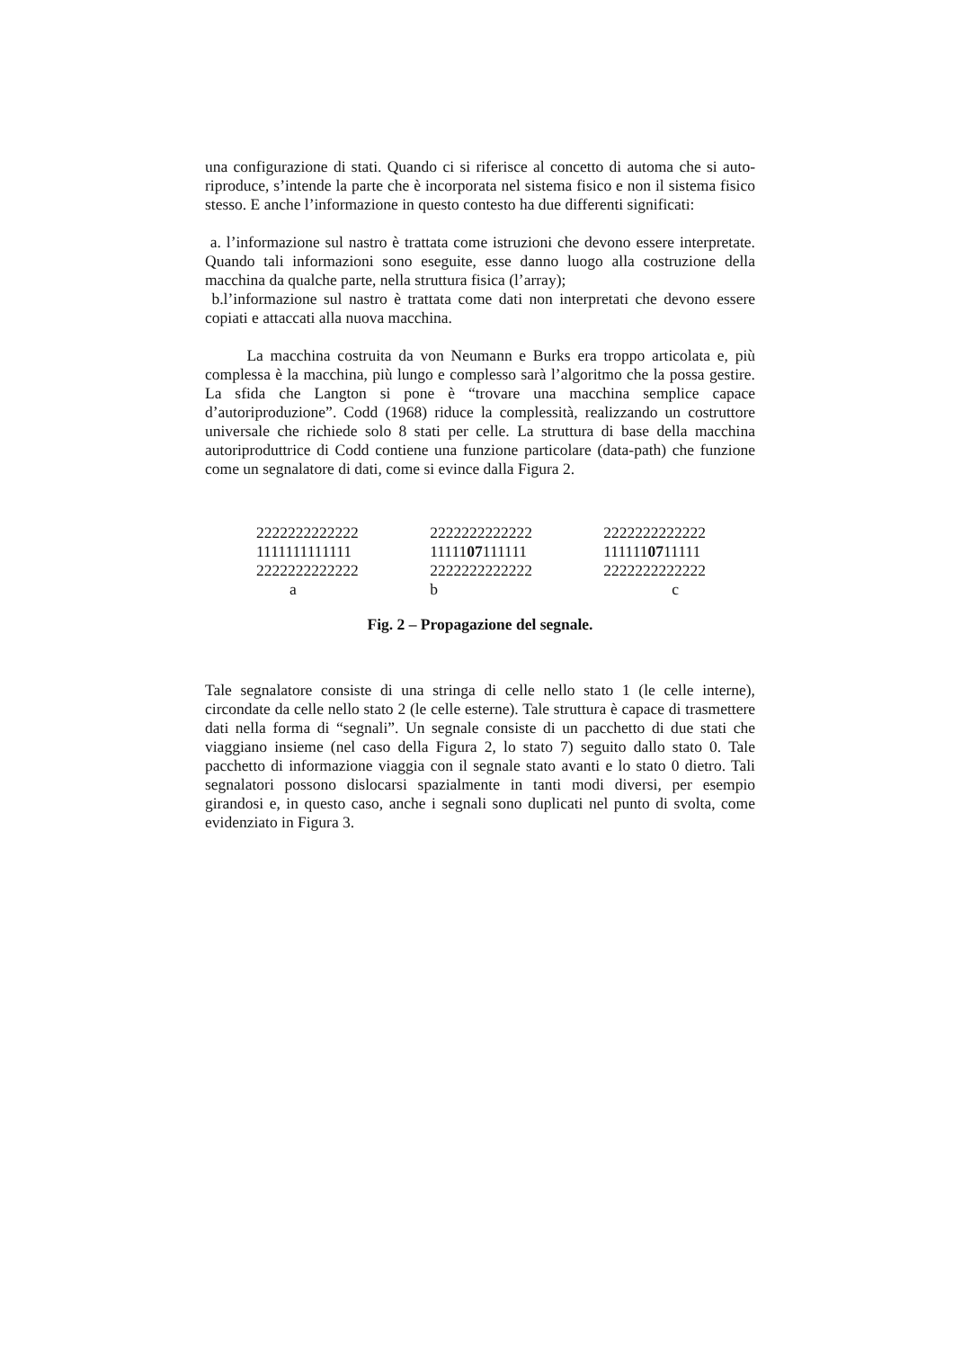una configurazione di stati. Quando ci si riferisce al concetto di automa che si auto-riproduce, s’intende la parte che è incorporata nel sistema fisico e non il sistema fisico stesso. E anche l’informazione in questo contesto ha due differenti significati:
a. l’informazione sul nastro è trattata come istruzioni che devono essere interpretate. Quando tali informazioni sono eseguite, esse danno luogo alla costruzione della macchina da qualche parte, nella struttura fisica (l’array);
b.l’informazione sul nastro è trattata come dati non interpretati che devono essere copiati e attaccati alla nuova macchina.
La macchina costruita da von Neumann e Burks era troppo articolata e, più complessa è la macchina, più lungo e complesso sarà l’algoritmo che la possa gestire. La sfida che Langton si pone è “trovare una macchina semplice capace d’autoriproduzione”. Codd (1968) riduce la complessità, realizzando un costruttore universale che richiede solo 8 stati per celle. La struttura di base della macchina autoriproduttrice di Codd contiene una funzione particolare (data-path) che funzione come un segnalatore di dati, come si evince dalla Figura 2.
2222222222222
1111111111111
2222222222222
a
2222222222222
1111107111111
2222222222222
b
2222222222222
1111110711111
2222222222222
c
Fig. 2 – Propagazione del segnale.
Tale segnalatore consiste di una stringa di celle nello stato 1 (le celle interne), circondate da celle nello stato 2 (le celle esterne). Tale struttura è capace di trasmettere dati nella forma di “segnali”. Un segnale consiste di un pacchetto di due stati che viaggiano insieme (nel caso della Figura 2, lo stato 7) seguito dallo stato 0. Tale pacchetto di informazione viaggia con il segnale stato avanti e lo stato 0 dietro. Tali segnalatori possono dislocarsi spazialmente in tanti modi diversi, per esempio girandosi e, in questo caso, anche i segnali sono duplicati nel punto di svolta, come evidenziato in Figura 3.